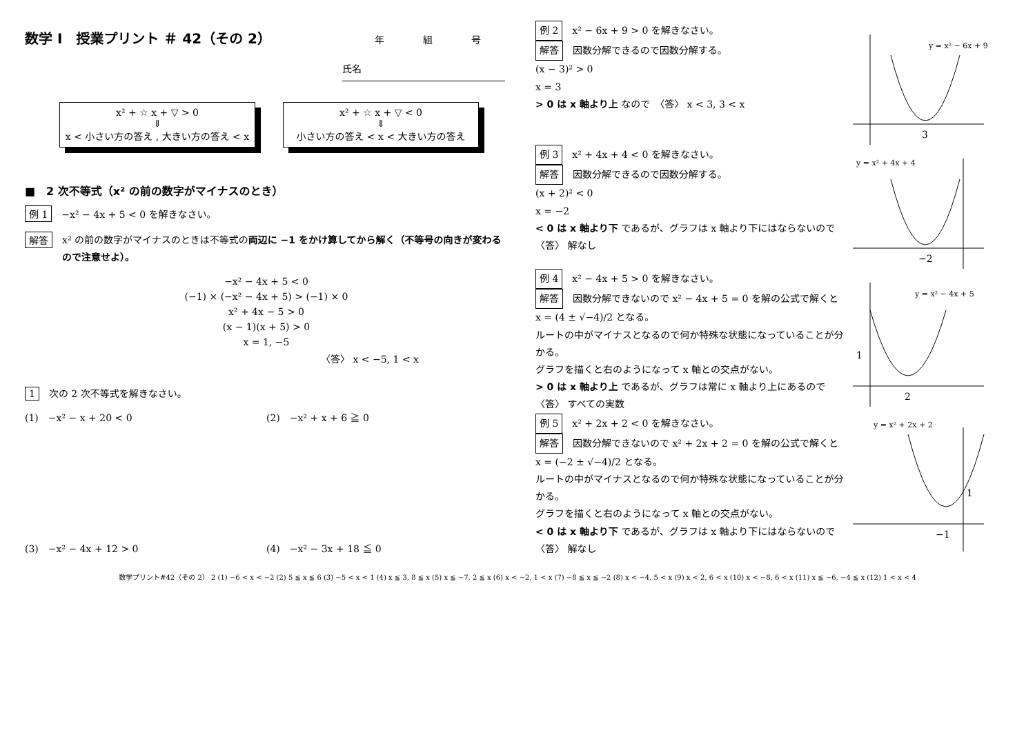数学 I　授業プリント ＃ 42（その 2） 年　　　　組　　　　号
氏名
x² + ☆ x + ▽ > 0
⇓
x < 小さい方の答え , 大きい方の答え < x
x² + ☆ x + ▽ < 0
⇓
小さい方の答え < x < 大きい方の答え
■　2 次不等式（x² の前の数字がマイナスのとき）
例 1 −x² − 4x + 5 < 0 を解きなさい。
解答
x² の前の数字がマイナスのときは不等式の両辺に −1 をかけ算してから解く（不等号の向きが変わるので注意せよ）。
−x² − 4x + 5 < 0
(−1) × (−x² − 4x + 5) > (−1) × 0
x² + 4x − 5 > 0
(x − 1)(x + 5) > 0
x = 1, −5
〈答〉 x < −5, 1 < x
1 次の 2 次不等式を解きなさい。
(1)　−x² − x + 20 < 0 (2)　−x² + x + 6 ≧ 0
(3)　−x² − 4x + 12 > 0 (4)　−x² − 3x + 18 ≦ 0
例 2 x² − 6x + 9 > 0 を解きなさい。
解答 因数分解できるので因数分解する。
(x − 3)² > 0
x = 3
> 0 は x 軸より上 なので　〈答〉 x < 3, 3 < x
3
y = x² − 6x + 9
例 3 x² + 4x + 4 < 0 を解きなさい。
解答 因数分解できるので因数分解する。
(x + 2)² < 0
x = −2
< 0 は x 軸より下 であるが、グラフは x 軸より下にはならないので　〈答〉 解なし
−2
y = x² + 4x + 4
例 4 x² − 4x + 5 > 0 を解きなさい。
解答 因数分解できないので x² − 4x + 5 = 0 を解の公式で解くと x = (4 ± √−4)/2 となる。
ルートの中がマイナスとなるので何か特殊な状態になっていることが分かる。
グラフを描くと右のようになって x 軸との交点がない。
> 0 は x 軸より上 であるが、グラフは常に x 軸より上にあるので　〈答〉 すべての実数
1
2
y = x² − 4x + 5
例 5 x² + 2x + 2 < 0 を解きなさい。
解答 因数分解できないので x² + 2x + 2 = 0 を解の公式で解くと x = (−2 ± √−4)/2 となる。
ルートの中がマイナスとなるので何か特殊な状態になっていることが分かる。
グラフを描くと右のようになって x 軸との交点がない。
< 0 は x 軸より下 であるが、グラフは x 軸より下にはならないので　〈答〉 解なし
−1
1
y = x² + 2x + 2
数学プリント#42（その 2） 2 (1) −6 < x < −2 (2) 5 ≦ x ≦ 6 (3) −5 < x < 1 (4) x ≦ 3, 8 ≦ x (5) x ≦ −7, 2 ≦ x (6) x < −2, 1 < x (7) −8 ≦ x ≦ −2 (8) x < −4, 5 < x (9) x < 2, 6 < x (10) x < −8, 6 < x (11) x ≦ −6, −4 ≦ x (12) 1 < x < 4